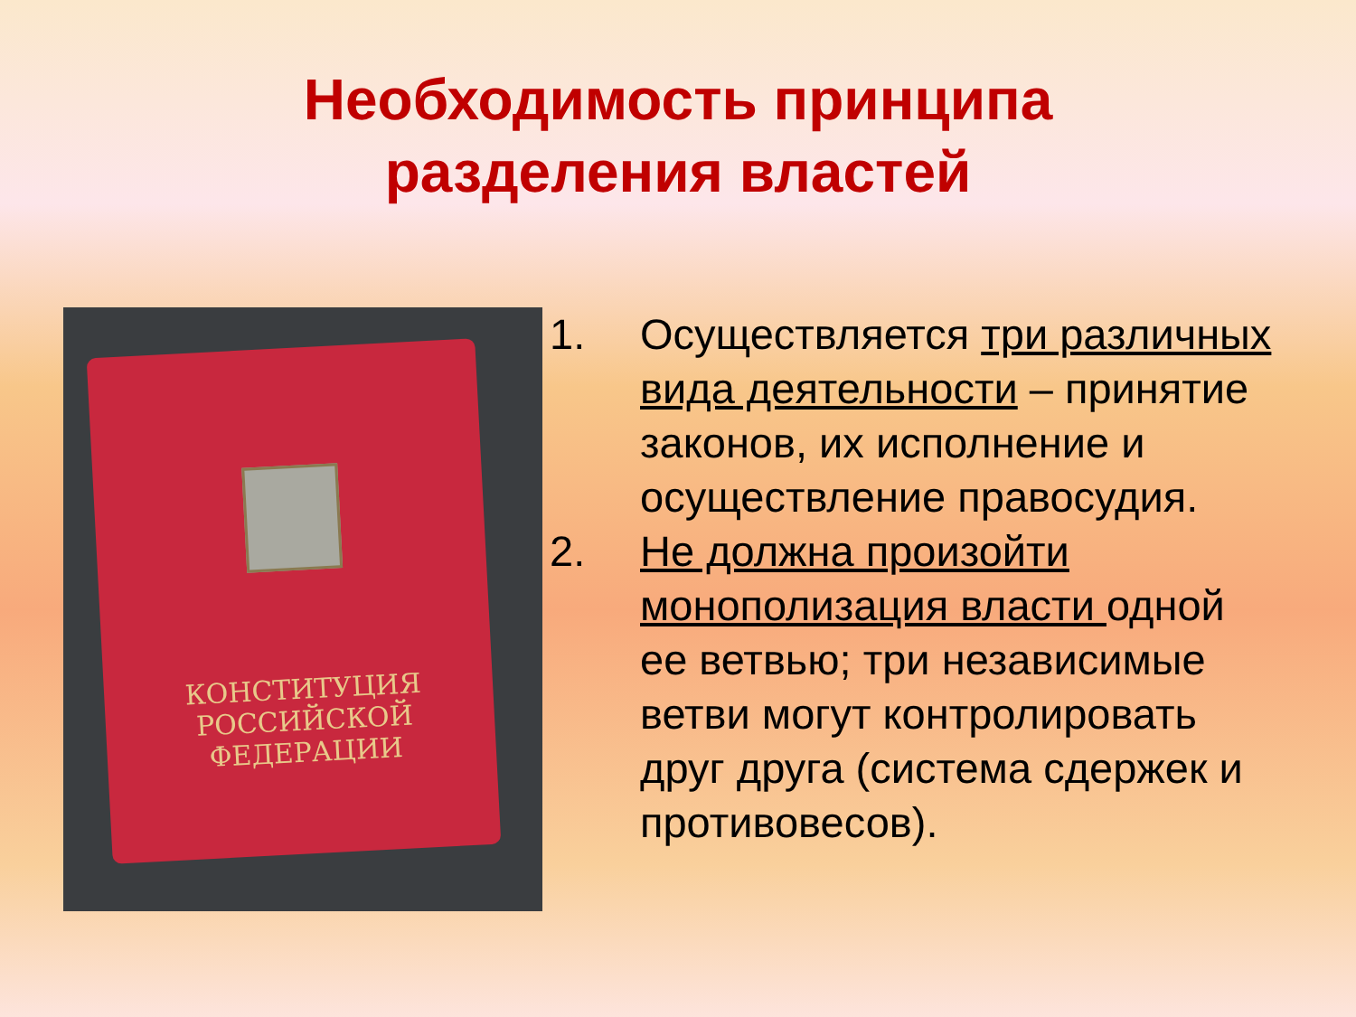Необходимость принципа
разделения властей
КОНСТИТУЦИЯ
РОССИЙСКОЙ ФЕДЕРАЦИИ
1. Осуществляется три различных вида деятельности – принятие законов, их исполнение и осуществление правосудия.
2. Не должна произойти монополизация власти одной ее ветвью; три независимые ветви могут контролировать друг друга (система сдержек и противовесов).